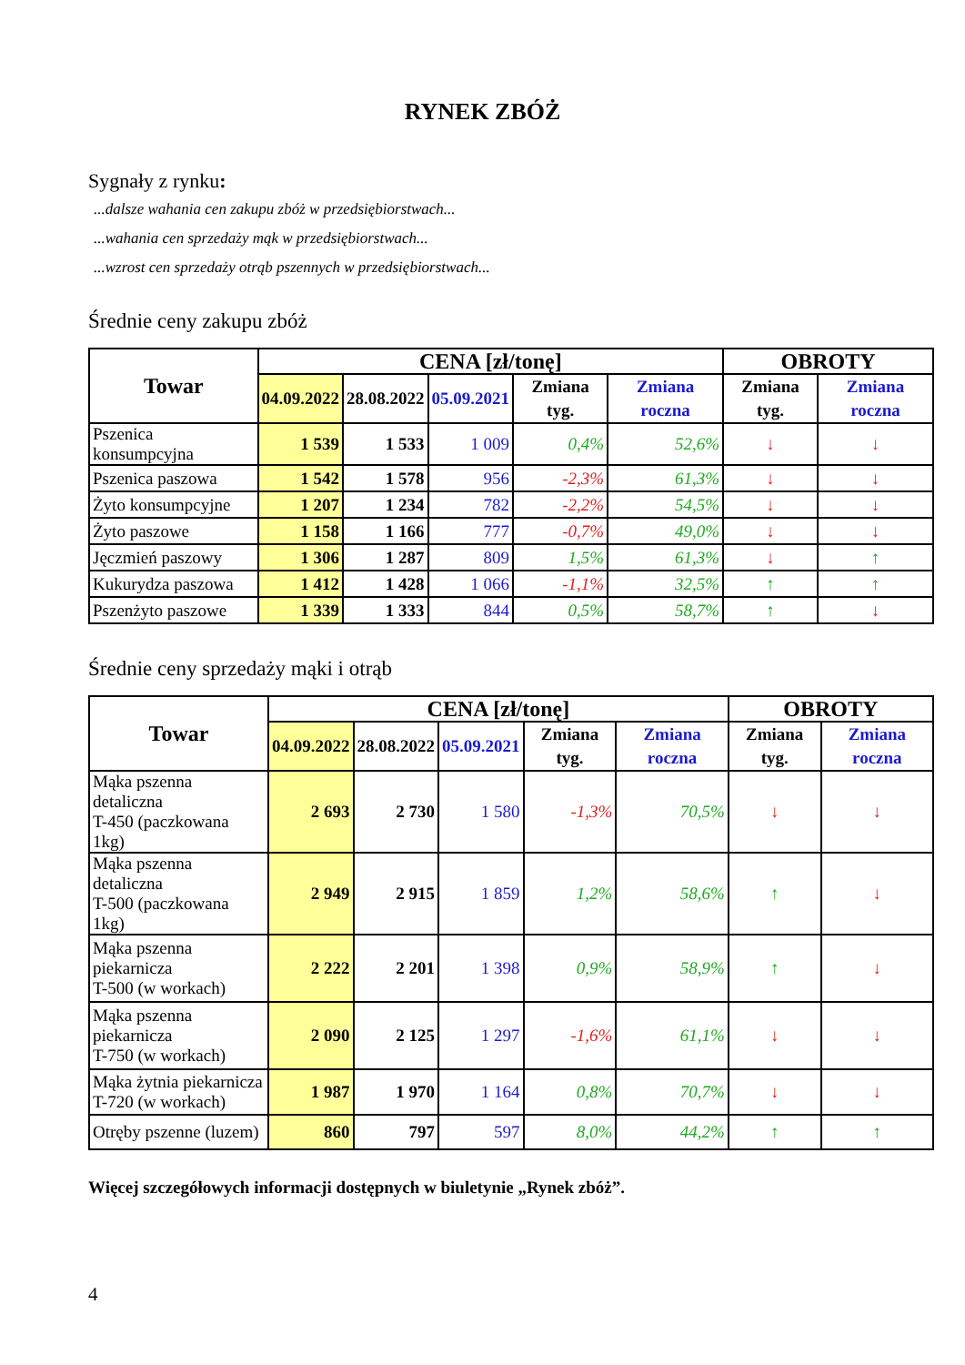RYNEK ZBÓŻ
Sygnały z rynku:
...dalsze wahania cen zakupu zbóż w przedsiębiorstwach...
...wahania cen sprzedaży mąk w przedsiębiorstwach...
...wzrost cen sprzedaży otrąb pszennych w przedsiębiorstwach...
Średnie ceny zakupu zbóż
| Towar | CENA [zł/tonę] | | | | | OBROTY | |
| --- | --- | --- | --- | --- | --- | --- | --- |
| | 04.09.2022 | 28.08.2022 | 05.09.2021 | Zmiana tyg. | Zmiana roczna | Zmiana tyg. | Zmiana roczna |
| Pszenica konsumpcyjna | 1 539 | 1 533 | 1 009 | 0,4% | 52,6% | ↓ | ↓ |
| Pszenica paszowa | 1 542 | 1 578 | 956 | -2,3% | 61,3% | ↓ | ↓ |
| Żyto konsumpcyjne | 1 207 | 1 234 | 782 | -2,2% | 54,5% | ↓ | ↓ |
| Żyto paszowe | 1 158 | 1 166 | 777 | -0,7% | 49,0% | ↓ | ↓ |
| Jęczmień paszowy | 1 306 | 1 287 | 809 | 1,5% | 61,3% | ↓ | ↑ |
| Kukurydza paszowa | 1 412 | 1 428 | 1 066 | -1,1% | 32,5% | ↑ | ↑ |
| Pszenżyto paszowe | 1 339 | 1 333 | 844 | 0,5% | 58,7% | ↑ | ↓ |
Średnie ceny sprzedaży mąki i otrąb
| Towar | CENA [zł/tonę] | | | | | OBROTY | |
| --- | --- | --- | --- | --- | --- | --- | --- |
| | 04.09.2022 | 28.08.2022 | 05.09.2021 | Zmiana tyg. | Zmiana roczna | Zmiana tyg. | Zmiana roczna |
| Mąka pszenna detaliczna T-450 (paczkowana 1kg) | 2 693 | 2 730 | 1 580 | -1,3% | 70,5% | ↓ | ↓ |
| Mąka pszenna detaliczna T-500 (paczkowana 1kg) | 2 949 | 2 915 | 1 859 | 1,2% | 58,6% | ↑ | ↓ |
| Mąka pszenna piekarnicza T-500 (w workach) | 2 222 | 2 201 | 1 398 | 0,9% | 58,9% | ↑ | ↓ |
| Mąka pszenna piekarnicza T-750 (w workach) | 2 090 | 2 125 | 1 297 | -1,6% | 61,1% | ↓ | ↓ |
| Mąka żytnia piekarnicza T-720 (w workach) | 1 987 | 1 970 | 1 164 | 0,8% | 70,7% | ↓ | ↓ |
| Otręby pszenne (luzem) | 860 | 797 | 597 | 8,0% | 44,2% | ↑ | ↑ |
Więcej szczegółowych informacji dostępnych w biuletynie „Rynek zbóż”.
4